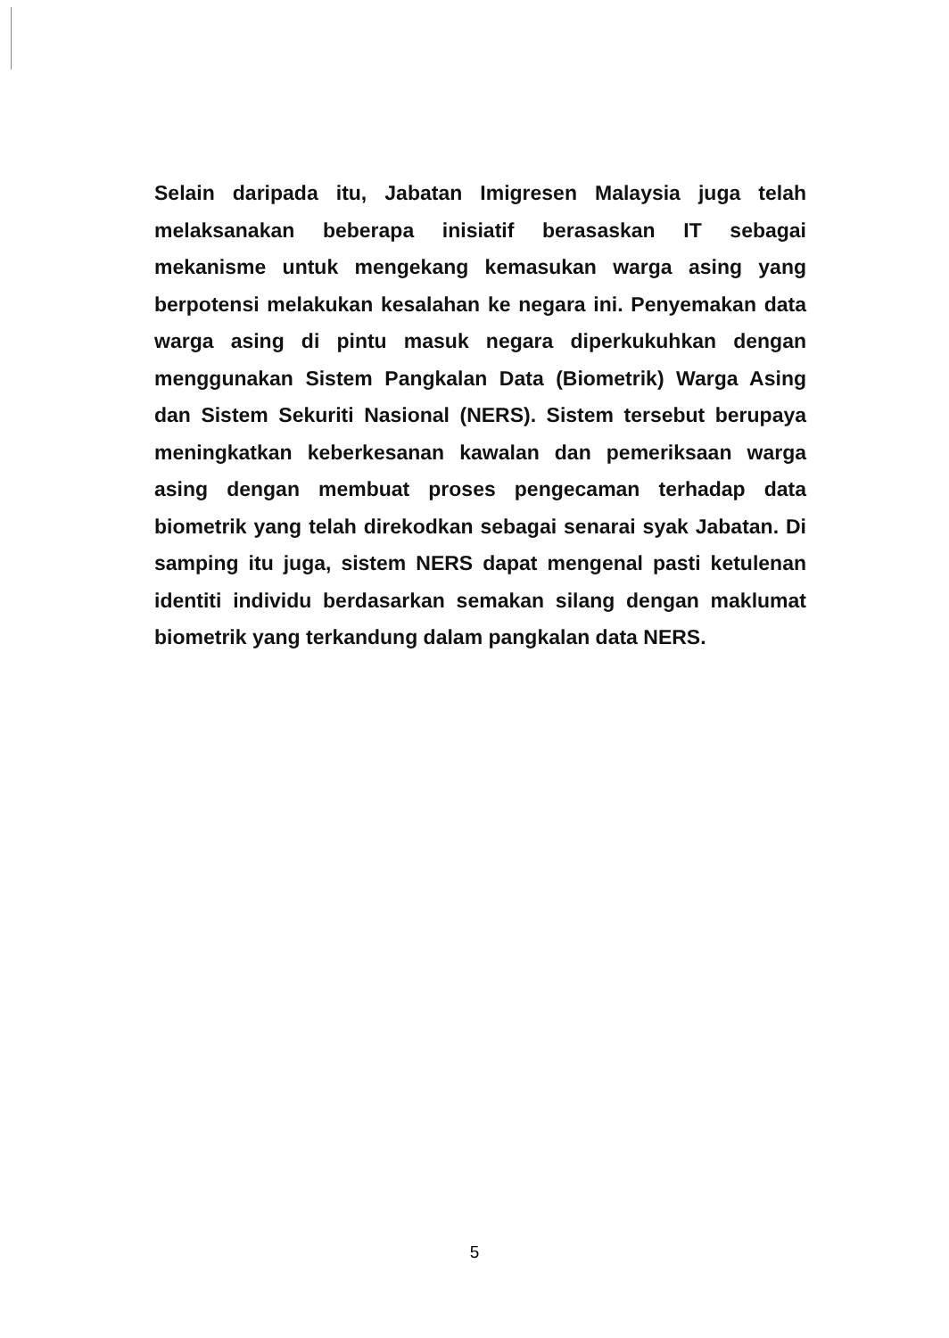Selain daripada itu, Jabatan Imigresen Malaysia juga telah melaksanakan beberapa inisiatif berasaskan IT sebagai mekanisme untuk mengekang kemasukan warga asing yang berpotensi melakukan kesalahan ke negara ini. Penyemakan data warga asing di pintu masuk negara diperkukuhkan dengan menggunakan Sistem Pangkalan Data (Biometrik) Warga Asing dan Sistem Sekuriti Nasional (NERS). Sistem tersebut berupaya meningkatkan keberkesanan kawalan dan pemeriksaan warga asing dengan membuat proses pengecaman terhadap data biometrik yang telah direkodkan sebagai senarai syak Jabatan. Di samping itu juga, sistem NERS dapat mengenal pasti ketulenan identiti individu berdasarkan semakan silang dengan maklumat biometrik yang terkandung dalam pangkalan data NERS.
5